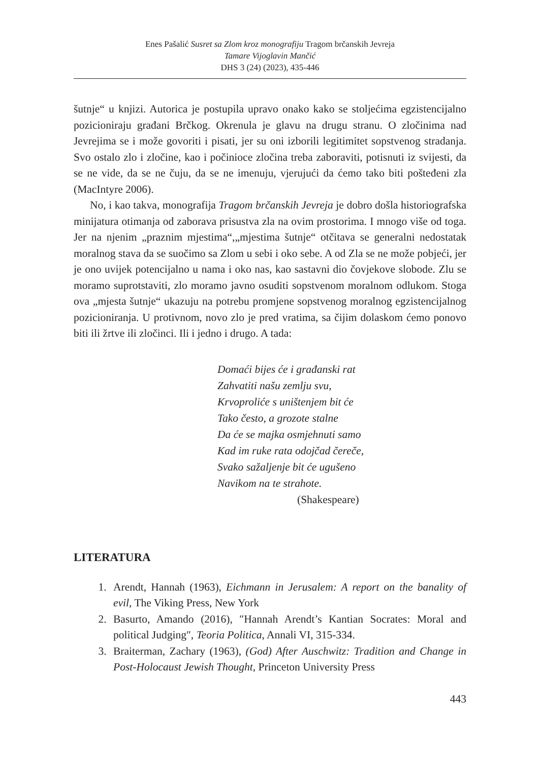Enes Pašalić Susret sa Zlom kroz monografiju Tragom brčanskih Jevreja
Tamare Vijoglavin Mančić
DHS 3 (24) (2023), 435-446
šutnje“ u knjizi. Autorica je postupila upravo onako kako se stoljećima egzistencijalno pozicioniraju građani Brčkog. Okrenula je glavu na drugu stranu. O zločinima nad Jevrejima se i može govoriti i pisati, jer su oni izborili legitimitet sopstvenog stradanja. Svo ostalo zlo i zločine, kao i počinioce zločina treba zaboraviti, potisnuti iz svijesti, da se ne vide, da se ne čuju, da se ne imenuju, vjerujući da ćemo tako biti pošteđeni zla (MacIntyre 2006).
No, i kao takva, monografija Tragom brčanskih Jevreja je dobro došla historiografska minijatura otimanja od zaborava prisustva zla na ovim prostorima. I mnogo više od toga. Jer na njenim „praznim mjestima“,„mjestima šutnje“ otčitava se generalni nedostatak moralnog stava da se suočimo sa Zlom u sebi i oko sebe. A od Zla se ne može pobjeći, jer je ono uvijek potencijalno u nama i oko nas, kao sastavni dio čovjekove slobode. Zlu se moramo suprotstaviti, zlo moramo javno osuditi sopstvenom moralnom odlukom. Stoga ova „mjesta šutnje“ ukazuju na potrebu promjene sopstvenog moralnog egzistencijalnog pozicioniranja. U protivnom, novo zlo je pred vratima, sa čijim dolaskom ćemo ponovo biti ili žrtve ili zločinci. Ili i jedno i drugo. A tada:
Domaći bijes će i građanski rat
Zahvatiti našu zemlju svu,
Krvoproliće s uništenjem bit će
Tako često, a grozote stalne
Da će se majka osmjehnuti samo
Kad im ruke rata odojčad čereče,
Svako sažaljenje bit će ugušeno
Navikom na te strahote.
(Shakespeare)
LITERATURA
1. Arendt, Hannah (1963), Eichmann in Jerusalem: A report on the banality of evil, The Viking Press, New York
2. Basurto, Amando (2016), ″Hannah Arendt’s Kantian Socrates: Moral and political Judging″, Teoria Politica, Annali VI, 315-334.
3. Braiterman, Zachary (1963), (God) After Auschwitz: Tradition and Change in Post-Holocaust Jewish Thought, Princeton University Press
443